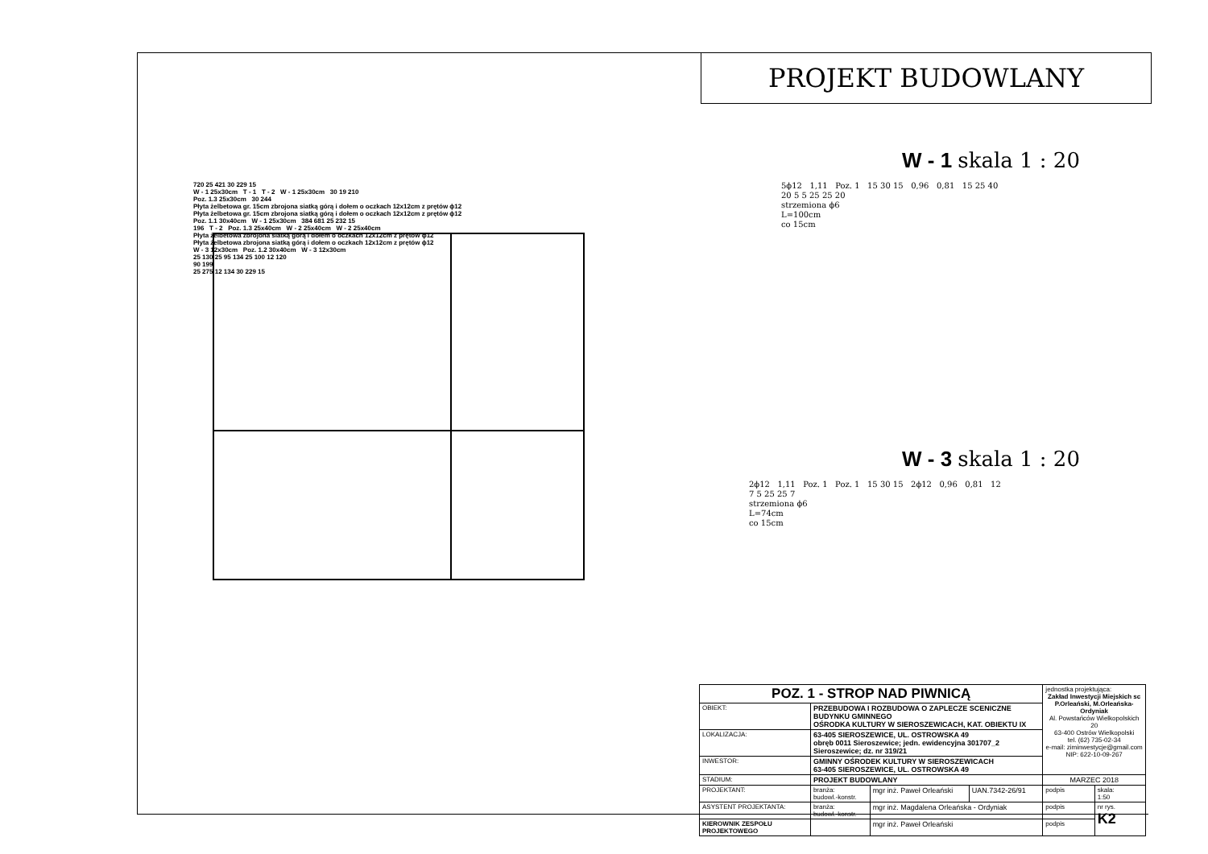720 25 421 30 229 15
W - 1 25x30cm T - 1 T - 2 W - 1 25x30cm 30 19 210
Poz. 1.3 25x30cm 30 244
Płyta żelbetowa gr. 15cm zbrojona siatką górą i dołem o oczkach 12x12cm z prętów ϕ12
Płyta żelbetowa gr. 15cm zbrojona siatką górą i dołem o oczkach 12x12cm z prętów ϕ12
Poz. 1.1 30x40cm W - 1 25x30cm 384 681 25 232 15
196 T - 2 Poz. 1.3 25x40cm W - 2 25x40cm W - 2 25x40cm
Płyta żelbetowa zbrojona siatką górą i dołem o oczkach 12x12cm z prętów ϕ12
Płyta żelbetowa zbrojona siatką górą i dołem o oczkach 12x12cm z prętów ϕ12
W - 3 12x30cm Poz. 1.2 30x40cm W - 3 12x30cm
25 130 25 95 134 25 100 12 120
90 199
25 275 12 134 30 229 15
PROJEKT BUDOWLANY
W - 1 skala 1 : 20
5ϕ12 1,11 Poz. 1 15 30 15 0,96 0,81 15 25 40
20 5 5 25 25 20
strzemiona ϕ6
L=100cm
co 15cm
W - 3 skala 1 : 20
2ϕ12 1,11 Poz. 1 Poz. 1 15 30 15 2ϕ12 0,96 0,81 12
7 5 25 25 7
strzemiona ϕ6
L=74cm
co 15cm
| POZ. 1 - STROP NAD PIWNICĄ | | | | jednostka projektująca: Zakład Inwestycji Miejskich sc P.Orleański, M.Orleańska-Ordyniak Al. Powstańców Wielkopolskich 20 63-400 Ostrów Wielkopolski tel. (62) 735-02-34 e-mail: ziminwestycje@gmail.com NIP: 622-10-09-267 | |
| OBIEKT: | PRZEBUDOWA I ROZBUDOWA O ZAPLECZE SCENICZNE BUDYNKU GMINNEGO OŚRODKA KULTURY W SIEROSZEWICACH, KAT. OBIEKTU IX | | | | |
| LOKALIZACJA: | 63-405 SIEROSZEWICE, UL. OSTROWSKA 49 obręb 0011 Sieroszewice; jedn. ewidencyjna 301707_2 Sieroszewice; dz. nr 319/21 | | | | |
| INWESTOR: | GMINNY OŚRODEK KULTURY W SIEROSZEWICACH 63-405 SIEROSZEWICE, UL. OSTROWSKA 49 | | | | |
| STADIUM: | PROJEKT BUDOWLANY | | | MARZEC 2018 | |
| PROJEKTANT: | branża: budowl.-konstr. | mgr inż. Paweł Orleański | UAN.7342-26/91 | podpis | skala: 1:50 |
| ASYSTENT PROJEKTANTA: | branża: budowl.-konstr. | mgr inż. Magdalena Orleańska - Ordyniak | | podpis | nr rys. K2 |
| KIEROWNIK ZESPOŁU PROJEKTOWEGO | | mgr inż. Paweł Orleański | | podpis | |